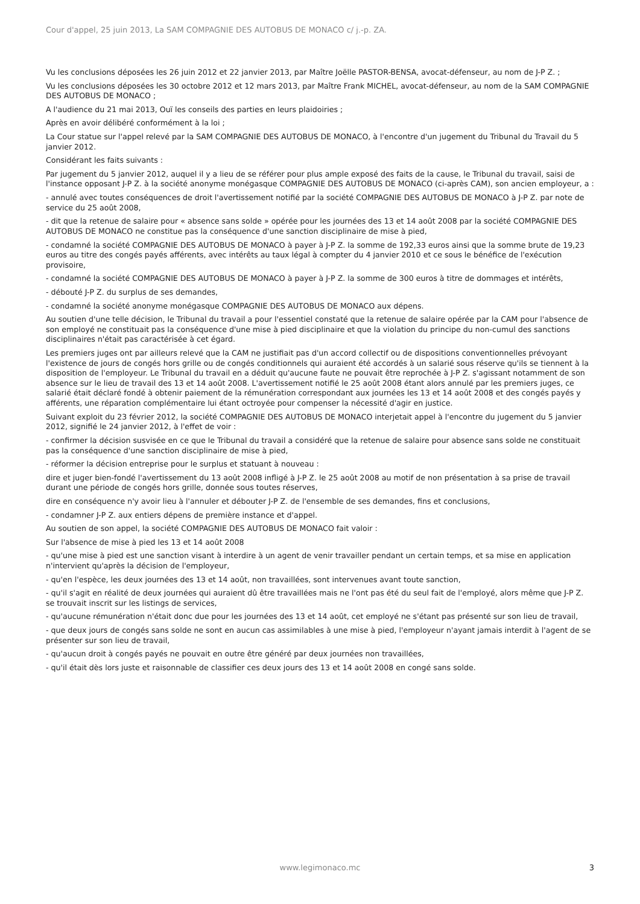Cour d'appel, 25 juin 2013, La SAM COMPAGNIE DES AUTOBUS DE MONACO c/ j.-p. ZA.
Vu les conclusions déposées les 26 juin 2012 et 22 janvier 2013, par Maître Joëlle PASTOR-BENSA, avocat-défenseur, au nom de J-P Z. ;
Vu les conclusions déposées les 30 octobre 2012 et 12 mars 2013, par Maître Frank MICHEL, avocat-défenseur, au nom de la SAM COMPAGNIE DES AUTOBUS DE MONACO ;
A l'audience du 21 mai 2013, Ouï les conseils des parties en leurs plaidoiries ;
Après en avoir délibéré conformément à la loi ;
La Cour statue sur l'appel relevé par la SAM COMPAGNIE DES AUTOBUS DE MONACO, à l'encontre d'un jugement du Tribunal du Travail du 5 janvier 2012.
Considérant les faits suivants :
Par jugement du 5 janvier 2012, auquel il y a lieu de se référer pour plus ample exposé des faits de la cause, le Tribunal du travail, saisi de l'instance opposant J-P Z. à la société anonyme monégasque COMPAGNIE DES AUTOBUS DE MONACO (ci-après CAM), son ancien employeur, a :
- annulé avec toutes conséquences de droit l'avertissement notifié par la société COMPAGNIE DES AUTOBUS DE MONACO à J-P Z. par note de service du 25 août 2008,
- dit que la retenue de salaire pour « absence sans solde » opérée pour les journées des 13 et 14 août 2008 par la société COMPAGNIE DES AUTOBUS DE MONACO ne constitue pas la conséquence d'une sanction disciplinaire de mise à pied,
- condamné la société COMPAGNIE DES AUTOBUS DE MONACO à payer à J-P Z. la somme de 192,33 euros ainsi que la somme brute de 19,23 euros au titre des congés payés afférents, avec intérêts au taux légal à compter du 4 janvier 2010 et ce sous le bénéfice de l'exécution provisoire,
- condamné la société COMPAGNIE DES AUTOBUS DE MONACO à payer à J-P Z. la somme de 300 euros à titre de dommages et intérêts,
- débouté J-P Z. du surplus de ses demandes,
- condamné la société anonyme monégasque COMPAGNIE DES AUTOBUS DE MONACO aux dépens.
Au soutien d'une telle décision, le Tribunal du travail a pour l'essentiel constaté que la retenue de salaire opérée par la CAM pour l'absence de son employé ne constituait pas la conséquence d'une mise à pied disciplinaire et que la violation du principe du non-cumul des sanctions disciplinaires n'était pas caractérisée à cet égard.
Les premiers juges ont par ailleurs relevé que la CAM ne justifiait pas d'un accord collectif ou de dispositions conventionnelles prévoyant l'existence de jours de congés hors grille ou de congés conditionnels qui auraient été accordés à un salarié sous réserve qu'ils se tiennent à la disposition de l'employeur. Le Tribunal du travail en a déduit qu'aucune faute ne pouvait être reprochée à J-P Z. s'agissant notamment de son absence sur le lieu de travail des 13 et 14 août 2008. L'avertissement notifié le 25 août 2008 étant alors annulé par les premiers juges, ce salarié était déclaré fondé à obtenir paiement de la rémunération correspondant aux journées les 13 et 14 août 2008 et des congés payés y afférents, une réparation complémentaire lui étant octroyée pour compenser la nécessité d'agir en justice.
Suivant exploit du 23 février 2012, la société COMPAGNIE DES AUTOBUS DE MONACO interjetait appel à l'encontre du jugement du 5 janvier 2012, signifié le 24 janvier 2012, à l'effet de voir :
- confirmer la décision susvisée en ce que le Tribunal du travail a considéré que la retenue de salaire pour absence sans solde ne constituait pas la conséquence d'une sanction disciplinaire de mise à pied,
- réformer la décision entreprise pour le surplus et statuant à nouveau :
dire et juger bien-fondé l'avertissement du 13 août 2008 infligé à J-P Z. le 25 août 2008 au motif de non présentation à sa prise de travail durant une période de congés hors grille, donnée sous toutes réserves,
dire en conséquence n'y avoir lieu à l'annuler et débouter J-P Z. de l'ensemble de ses demandes, fins et conclusions,
- condamner J-P Z. aux entiers dépens de première instance et d'appel.
Au soutien de son appel, la société COMPAGNIE DES AUTOBUS DE MONACO fait valoir :
Sur l'absence de mise à pied les 13 et 14 août 2008
- qu'une mise à pied est une sanction visant à interdire à un agent de venir travailler pendant un certain temps, et sa mise en application n'intervient qu'après la décision de l'employeur,
- qu'en l'espèce, les deux journées des 13 et 14 août, non travaillées, sont intervenues avant toute sanction,
- qu'il s'agit en réalité de deux journées qui auraient dû être travaillées mais ne l'ont pas été du seul fait de l'employé, alors même que J-P Z. se trouvait inscrit sur les listings de services,
- qu'aucune rémunération n'était donc due pour les journées des 13 et 14 août, cet employé ne s'étant pas présenté sur son lieu de travail,
- que deux jours de congés sans solde ne sont en aucun cas assimilables à une mise à pied, l'employeur n'ayant jamais interdit à l'agent de se présenter sur son lieu de travail,
- qu'aucun droit à congés payés ne pouvait en outre être généré par deux journées non travaillées,
- qu'il était dès lors juste et raisonnable de classifier ces deux jours des 13 et 14 août 2008 en congé sans solde.
www.legimonaco.mc 3